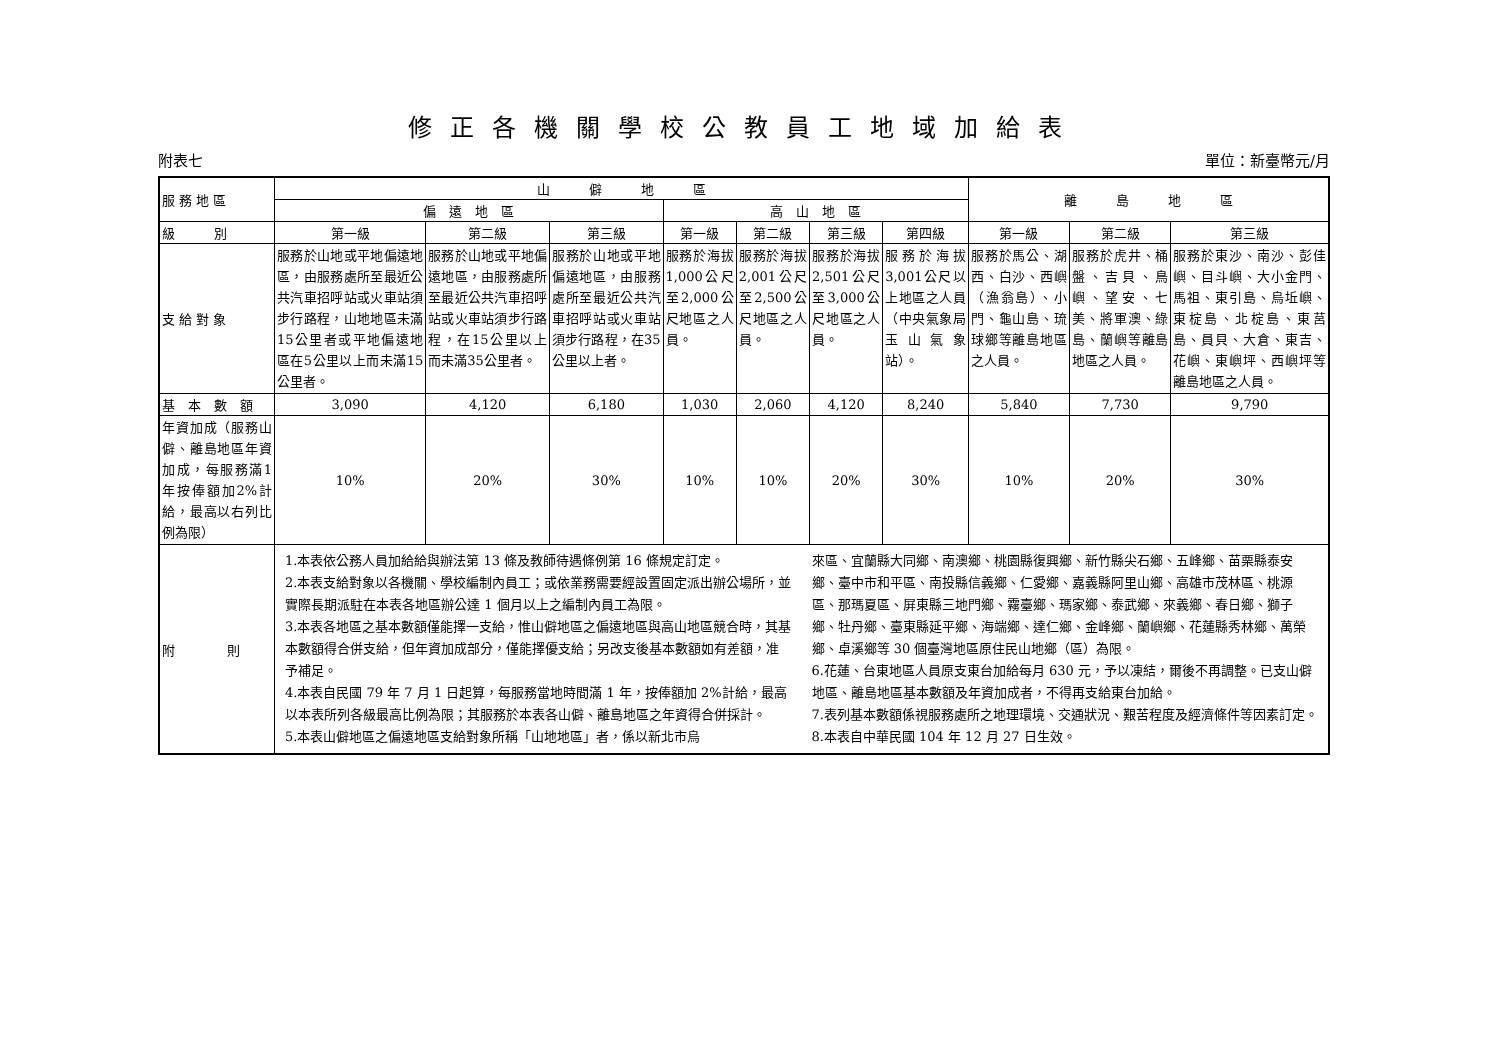修正各機關學校公教員工地域加給表
附表七 單位：新臺幣元/月
| 服 務 地 區 | 山 僻 地 區 | | | | | | | 離 島 地 區 | | |
| --- | --- | --- | --- | --- | --- | --- | --- | --- | --- | --- |
| | 偏 遠 地 區 | | | 高 山 地 區 | | | | | | |
| 級 別 | 第一級 | 第二級 | 第三級 | 第一級 | 第二級 | 第三級 | 第四級 | 第一級 | 第二級 | 第三級 |
| 支 給 對 象 | 服務於山地或平地偏遠地區，由服務處所至最近公共汽車招呼站或火車站須步行路程，山地地區未滿15公里者或平地偏遠地區在5公里以上而未滿15公里者。 | 服務於山地或平地偏遠地區，由服務處所至最近公共汽車招呼站或火車站須步行路程，在15公里以上而未滿35公里者。 | 服務於山地或平地偏遠地區，由服務處所至最近公共汽車招呼站或火車站須步行路程，在35公里以上者。 | 服務於海拔1,000公尺至2,000公尺地區之人員。 | 服務於海拔2,001公尺至2,500公尺地區之人員。 | 服務於海拔2,501公尺至3,000公尺地區之人員。 | 服務於海拔3,001公尺以上地區之人員（中央氣象局玉山氣象站）。 | 服務於馬公、湖西、白沙、西嶼（漁翁島）、小門、龜山島、琉球鄉等離島地區之人員。 | 服務於虎井、桶盤、吉貝、鳥嶼、望安、七美、將軍澳、綠島、蘭嶼等離島地區之人員。 | 服務於東沙、南沙、彭佳嶼、目斗嶼、大小金門、馬祖、東引島、烏坵嶼、東椗島、北椗島、東莒島、員貝、大倉、東吉、花嶼、東嶼坪、西嶼坪等離島地區之人員。 |
| 基 本 數 額 | 3,090 | 4,120 | 6,180 | 1,030 | 2,060 | 4,120 | 8,240 | 5,840 | 7,730 | 9,790 |
| 年資加成（服務山僻、離島地區年資加成，每服務滿1年按俸額加2%計給，最高以右列比例為限） | 10% | 20% | 30% | 10% | 10% | 20% | 30% | 10% | 20% | 30% |
| 附 則 | 1.本表依公務人員加給給與辦法第 13 條及教師待遇條例第 16 條規定訂定。 2.本表支給對象以各機關、學校編制內員工；或依業務需要經設置固定派出辦公場所，並實際長期派駐在本表各地區辦公達 1 個月以上之編制內員工為限。 3.本表各地區之基本數額僅能擇一支給，惟山僻地區之偏遠地區與高山地區競合時，其基本數額得合併支給，但年資加成部分，僅能擇優支給；另改支後基本數額如有差額，准予補足。 4.本表自民國 79 年 7 月 1 日起算，每服務當地時間滿 1 年，按俸額加 2%計給，最高以本表所列各級最高比例為限；其服務於本表各山僻、離島地區之年資得合併採計。 5.本表山僻地區之偏遠地區支給對象所稱「山地地區」者，係以新北市烏 來區、宜蘭縣大同鄉、南澳鄉、桃園縣復興鄉、新竹縣尖石鄉、五峰鄉、苗栗縣泰安鄉、臺中市和平區、南投縣信義鄉、仁愛鄉、嘉義縣阿里山鄉、高雄市茂林區、桃源區、那瑪夏區、屏東縣三地門鄉、霧臺鄉、瑪家鄉、泰武鄉、來義鄉、春日鄉、獅子鄉、牡丹鄉、臺東縣延平鄉、海端鄉、達仁鄉、金峰鄉、蘭嶼鄉、花蓮縣秀林鄉、萬榮鄉、卓溪鄉等 30 個臺灣地區原住民山地鄉（區）為限。 6.花蓮、台東地區人員原支東台加給每月 630 元，予以凍結，爾後不再調整。已支山僻地區、離島地區基本數額及年資加成者，不得再支給東台加給。 7.表列基本數額係視服務處所之地理環境、交通狀況、艱苦程度及經濟條件等因素訂定。 8.本表自中華民國 104 年 12 月 27 日生效。 | | | | | | | | | |